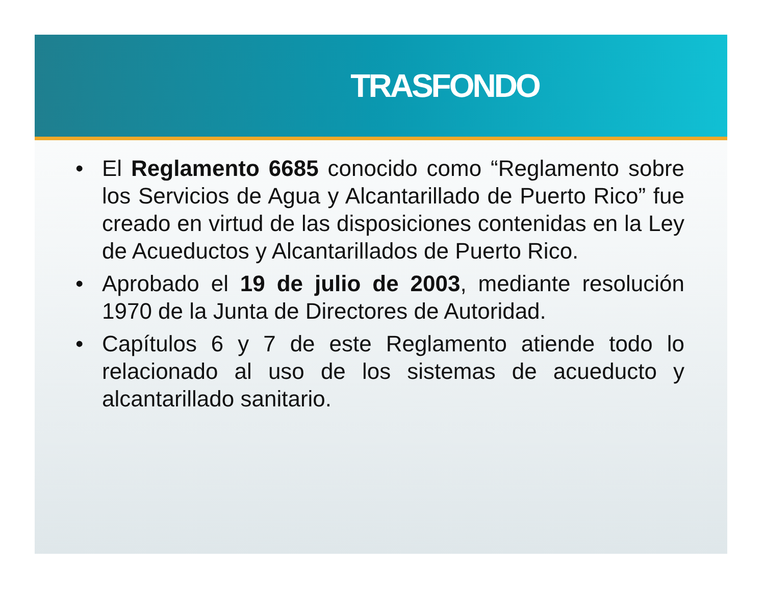TRASFONDO
• El Reglamento 6685 conocido como “Reglamento sobre los Servicios de Agua y Alcantarillado de Puerto Rico” fue creado en virtud de las disposiciones contenidas en la Ley de Acueductos y Alcantarillados de Puerto Rico.
• Aprobado el 19 de julio de 2003, mediante resolución 1970 de la Junta de Directores de Autoridad.
• Capítulos 6 y 7 de este Reglamento atiende todo lo relacionado al uso de los sistemas de acueducto y alcantarillado sanitario.